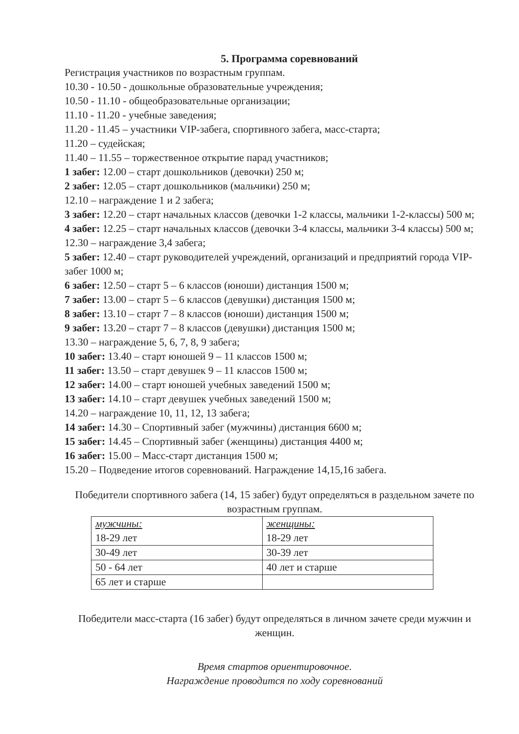5. Программа соревнований
Регистрация участников по возрастным группам.
10.30 - 10.50 - дошкольные образовательные учреждения;
10.50 - 11.10 - общеобразовательные организации;
11.10 - 11.20 - учебные заведения;
11.20 - 11.45 – участники VIP-забега, спортивного забега, масс-старта;
11.20 – судейская;
11.40 – 11.55 – торжественное открытие парад участников;
1 забег: 12.00 – старт дошкольников (девочки) 250 м;
2 забег: 12.05 – старт дошкольников (мальчики) 250 м;
12.10 – награждение 1 и 2 забега;
3 забег: 12.20 – старт начальных классов (девочки 1-2 классы, мальчики 1-2-классы) 500 м;
4 забег: 12.25 – старт начальных классов (девочки 3-4 классы, мальчики 3-4 классы) 500 м;
12.30 – награждение 3,4 забега;
5 забег: 12.40 – старт руководителей учреждений, организаций и предприятий города VIP-забег 1000 м;
6 забег: 12.50 – старт 5 – 6 классов (юноши) дистанция 1500 м;
7 забег: 13.00 – старт 5 – 6 классов (девушки) дистанция 1500 м;
8 забег: 13.10 – старт 7 – 8 классов (юноши) дистанция 1500 м;
9 забег: 13.20 – старт 7 – 8 классов (девушки) дистанция 1500 м;
13.30 – награждение 5, 6, 7, 8, 9 забега;
10 забег: 13.40 – старт юношей 9 – 11 классов 1500 м;
11 забег: 13.50 – старт девушек 9 – 11 классов 1500 м;
12 забег: 14.00 – старт юношей учебных заведений 1500 м;
13 забег: 14.10 – старт девушек учебных заведений 1500 м;
14.20 – награждение 10, 11, 12, 13 забега;
14 забег: 14.30 – Спортивный забег (мужчины) дистанция 6600 м;
15 забег: 14.45 – Спортивный забег (женщины) дистанция 4400 м;
16 забег: 15.00 – Масс-старт дистанция 1500 м;
15.20 – Подведение итогов соревнований. Награждение 14,15,16 забега.
Победители спортивного забега (14, 15 забег) будут определяться в раздельном зачете по возрастным группам.
| мужчины: 18-29 лет | женщины: 18-29 лет |
| 30-49 лет | 30-39 лет |
| 50 - 64 лет | 40 лет и старше |
| 65 лет и старше | |
Победители масс-старта (16 забег) будут определяться в личном зачете среди мужчин и женщин.
Время стартов ориентировочное.
Награждение проводится по ходу соревнований